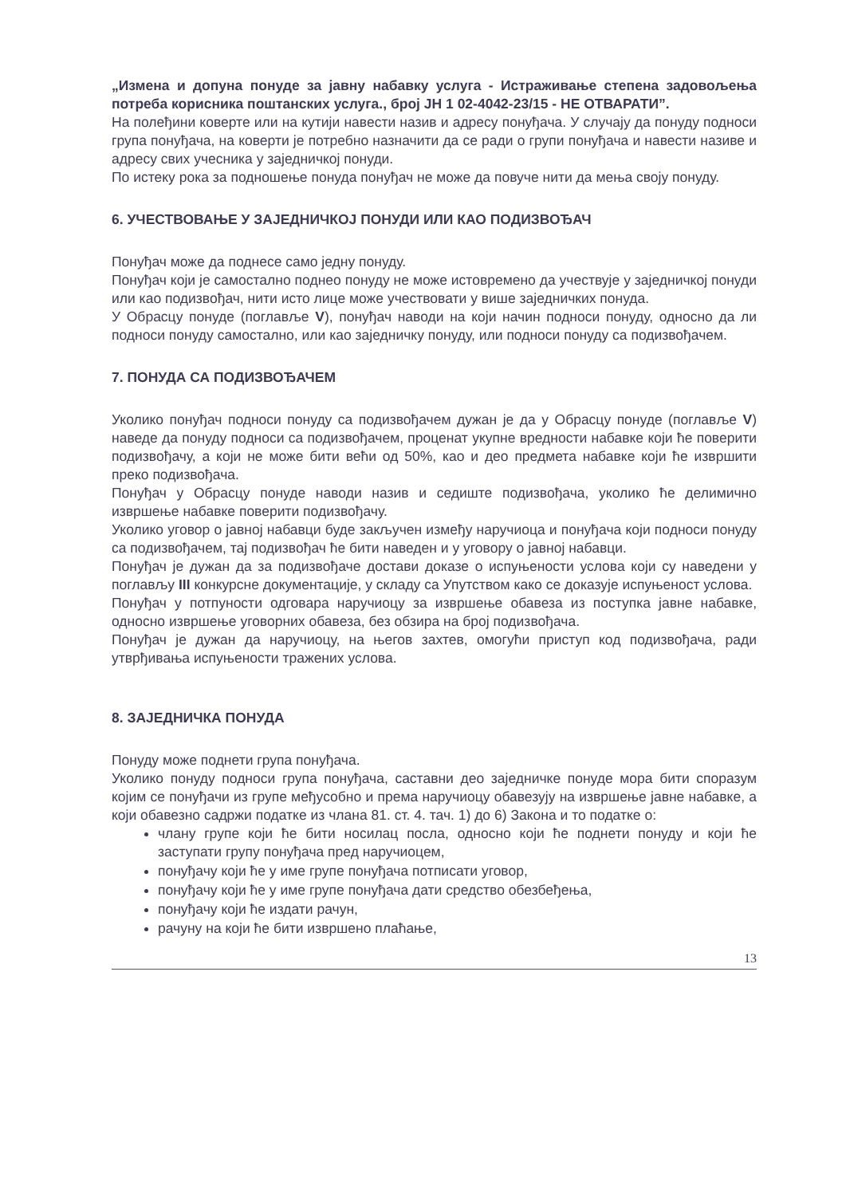„Измена и допуна понуде за јавну набавку услуга - Истраживање степена задовољења потреба корисника поштанских услуга., број ЈН 1 02-4042-23/15 - НЕ ОТВАРАТИ”.
На полеђини коверте или на кутији навести назив и адресу понуђача. У случају да понуду подноси група понуђача, на коверти је потребно назначити да се ради о групи понуђача и навести називе и адресу свих учесника у заједничкој понуди.
По истеку рока за подношење понуда понуђач не може да повуче нити да мења своју понуду.
6. УЧЕСТВОВАЊЕ У ЗАЈЕДНИЧКОЈ ПОНУДИ ИЛИ КАО ПОДИЗВОЂАЧ
Понуђач може да поднесе само једну понуду.
Понуђач који је самостално поднео понуду не може истовремено да учествује у заједничкој понуди или као подизвођач, нити исто лице може учествовати у више заједничких понуда.
У Обрасцу понуде (поглавље V), понуђач наводи на који начин подноси понуду, односно да ли подноси понуду самостално, или као заједничку понуду, или подноси понуду са подизвођачем.
7. ПОНУДА СА ПОДИЗВОЂАЧЕМ
Уколико понуђач подноси понуду са подизвођачем дужан је да у Обрасцу понуде (поглавље V) наведе да понуду подноси са подизвођачем, проценат укупне вредности набавке који ће поверити подизвођачу, а који не може бити већи од 50%, као и део предмета набавке који ће извршити преко подизвођача.
Понуђач у Обрасцу понуде наводи назив и седиште подизвођача, уколико ће делимично извршење набавке поверити подизвођачу.
Уколико уговор о јавној набавци буде закључен између наручиоца и понуђача који подноси понуду са подизвођачем, тај подизвођач ће бити наведен и у уговору о јавној набавци.
Понуђач је дужан да за подизвођаче достави доказе о испуњености услова који су наведени у поглављу III конкурсне документације, у складу са Упутством како се доказује испуњеност услова.
Понуђач у потпуности одговара наручиоцу за извршење обавеза из поступка јавне набавке, односно извршење уговорних обавеза, без обзира на број подизвођача.
Понуђач је дужан да наручиоцу, на његов захтев, омогући приступ код подизвођача, ради утврђивања испуњености тражених услова.
8. ЗАЈЕДНИЧКА ПОНУДА
Понуду може поднети група понуђача.
Уколико понуду подноси група понуђача, саставни део заједничке понуде мора бити споразум којим се понуђачи из групе међусобно и према наручиоцу обавезују на извршење јавне набавке, а који обавезно садржи податке из члана 81. ст. 4. тач. 1) до 6) Закона и то податке о:
члану групе који ће бити носилац посла, односно који ће поднети понуду и који ће заступати групу понуђача пред наручиоцем,
понуђачу који ће у име групе понуђача потписати уговор,
понуђачу који ће у име групе понуђача дати средство обезбеђења,
понуђачу који ће издати рачун,
рачуну на који ће бити извршено плаћање,
13